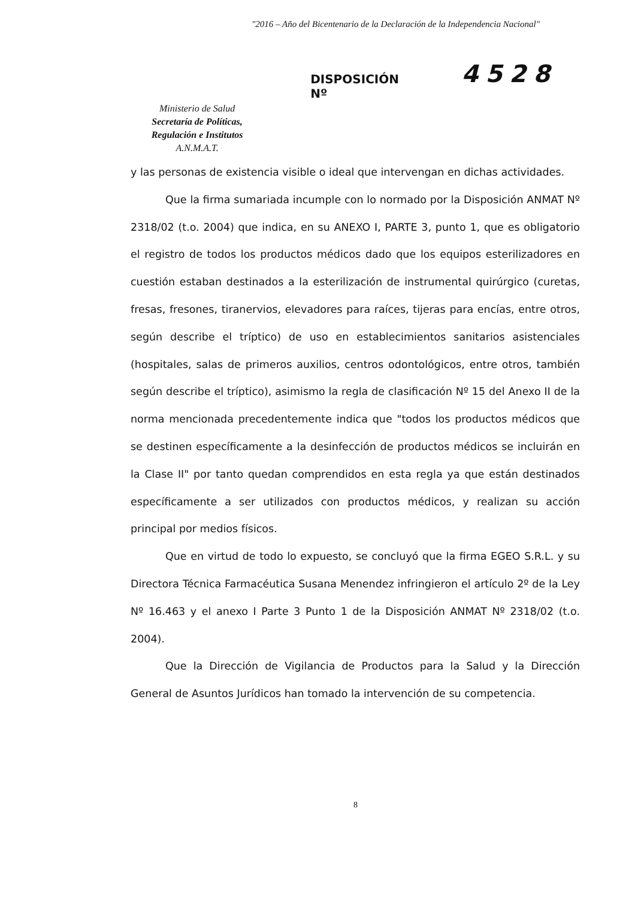"2016 – Año del Bicentenario de la Declaración de la Independencia Nacional"
Ministerio de Salud
Secretaría de Políticas,
Regulación e Institutos
A.N.M.A.T.
DISPOSICIÓN Nº
4528
y las personas de existencia visible o ideal que intervengan en dichas actividades.
Que la firma sumariada incumple con lo normado por la Disposición ANMAT Nº 2318/02 (t.o. 2004) que indica, en su ANEXO I, PARTE 3, punto 1, que es obligatorio el registro de todos los productos médicos dado que los equipos esterilizadores en cuestión estaban destinados a la esterilización de instrumental quirúrgico (curetas, fresas, fresones, tiranervios, elevadores para raíces, tijeras para encías, entre otros, según describe el tríptico) de uso en establecimientos sanitarios asistenciales (hospitales, salas de primeros auxilios, centros odontológicos, entre otros, también según describe el tríptico), asimismo la regla de clasificación Nº 15 del Anexo II de la norma mencionada precedentemente indica que "todos los productos médicos que se destinen específicamente a la desinfección de productos médicos se incluirán en la Clase II" por tanto quedan comprendidos en esta regla ya que están destinados específicamente a ser utilizados con productos médicos, y realizan su acción principal por medios físicos.
Que en virtud de todo lo expuesto, se concluyó que la firma EGEO S.R.L. y su Directora Técnica Farmacéutica Susana Menendez infringieron el artículo 2º de la Ley Nº 16.463 y el anexo I Parte 3 Punto 1 de la Disposición ANMAT Nº 2318/02 (t.o. 2004).
Que la Dirección de Vigilancia de Productos para la Salud y la Dirección General de Asuntos Jurídicos han tomado la intervención de su competencia.
8